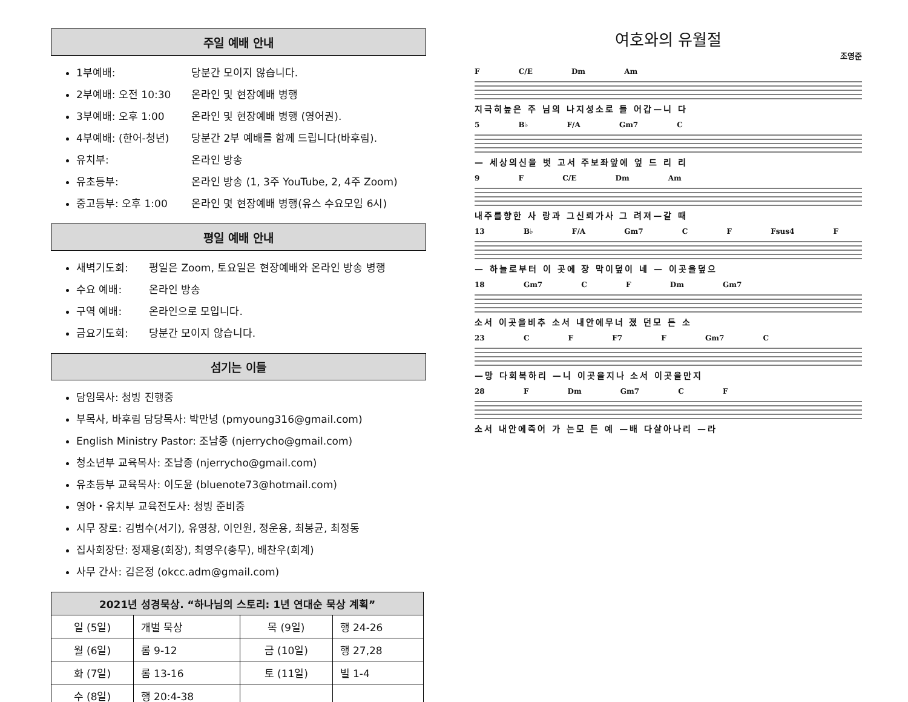주일 예배 안내
1부예배: 당분간 모이지 않습니다.
2부예배: 오전 10:30 온라인 및 현장예배 병행
3부예배: 오후 1:00 온라인 및 현장예배 병행 (영어권).
4부예배: (한어-청년) 당분간 2부 예배를 함께 드립니다(바후림).
유치부: 온라인 방송
유초등부: 온라인 방송 (1, 3주 YouTube, 2, 4주 Zoom)
중고등부: 오후 1:00 온라인 몇 현장예배 병행(유스 수요모임 6시)
평일 예배 안내
새벽기도회: 평일은 Zoom, 토요일은 현장예배와 온라인 방송 병행
수요 예배: 온라인 방송
구역 예배: 온라인으로 모입니다.
금요기도회: 당분간 모이지 않습니다.
섬기는 이들
담임목사: 청빙 진행중
부목사, 바후림 담당목사: 박만녕 (pmyoung316@gmail.com)
English Ministry Pastor: 조남종 (njerrycho@gmail.com)
청소년부 교육목사: 조남종 (njerrycho@gmail.com)
유초등부 교육목사: 이도윤 (bluenote73@hotmail.com)
영아・유치부 교육전도사: 청빙 준비중
시무 장로: 김범수(서기), 유영창, 이인원, 정운용, 최봉균, 최정동
집사회장단: 정재용(회장), 최영우(총무), 배찬우(회계)
사무 간사: 김은정 (okcc.adm@gmail.com)
| 2021년 성경묵상. “하나님의 스토리: 1년 연대순 묵상 계획” | | | |
| --- | --- | --- | --- |
| 일 (5일) | 개별 묵상 | 목 (9일) | 행 24-26 |
| 월 (6일) | 롬 9-12 | 금 (10일) | 행 27,28 |
| 화 (7일) | 롬 13-16 | 토 (11일) | 빌 1-4 |
| 수 (8일) | 행 20:4-38 | | |
여호와의 유월절
조영준
F C/E Dm Am
지극히높은 주 님의 나지성소로 들 어갑—니 다
5 B♭ F/A Gm7 C
— 세상의신을 벗 고서 주보좌앞에 엎 드 리 리
9 F C/E Dm Am
내주를향한 사 랑과 그신뢰가사 그 려져—갈 때
13 B♭ F/A Gm7 C F Fsus4 F
— 하늘로부터 이 곳에 장 막이덮이 네 — 이곳을덮으
18 Gm7 C F Dm Gm7
소서 이곳을비추 소서 내안에무너 졌 던모 든 소
23 C F F7 F Gm7 C
—망 다회복하리 —니 이곳을지나 소서 이곳을만지
28 F Dm Gm7 C F
소서 내안에죽어 가 는모 든 예 —배 다살아나리 —라